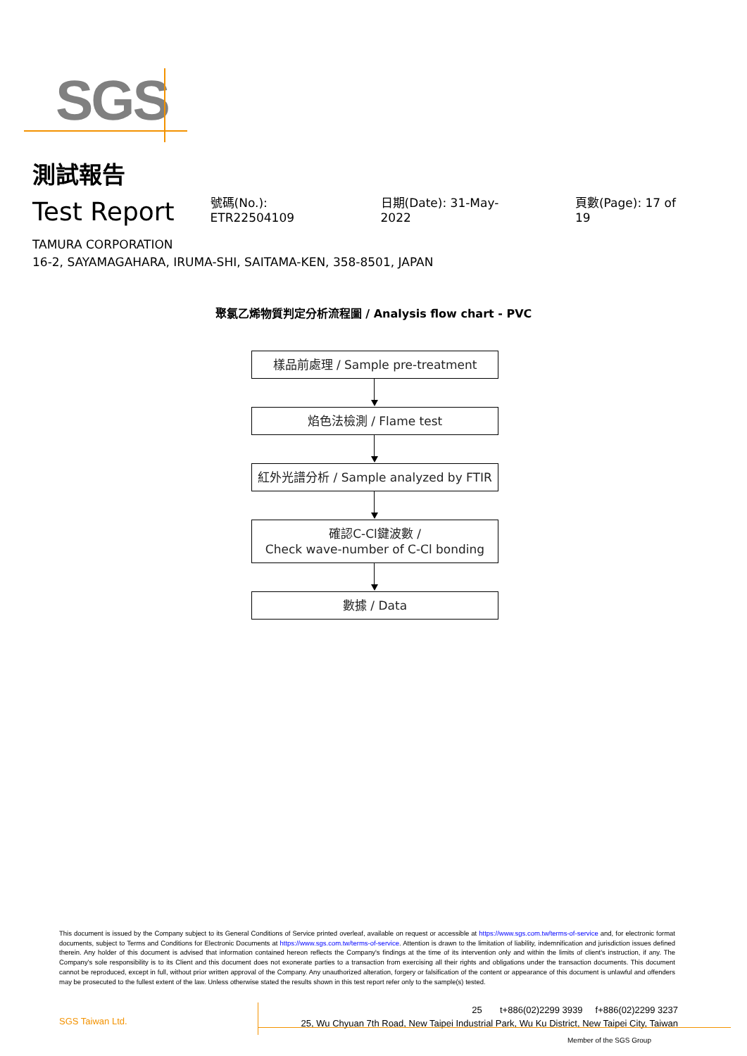SGS
測試報告
Test Report
號碼(No.): ETR22504109
日期(Date): 31-May-2022
頁數(Page): 17 of 19
TAMURA CORPORATION
16-2, SAYAMAGAHARA, IRUMA-SHI, SAITAMA-KEN, 358-8501, JAPAN
聚氯乙烯物質判定分析流程圖 / Analysis flow chart - PVC
樣品前處理 / Sample pre-treatment
焰色法檢測 / Flame test
紅外光譜分析 / Sample analyzed by FTIR
確認C-Cl鍵波數 /
Check wave-number of C-Cl bonding
數據 / Data
This document is issued by the Company subject to its General Conditions of Service printed overleaf, available on request or accessible at https://www.sgs.com.tw/terms-of-service and, for electronic format documents, subject to Terms and Conditions for Electronic Documents at https://www.sgs.com.tw/terms-of-service. Attention is drawn to the limitation of liability, indemnification and jurisdiction issues defined therein. Any holder of this document is advised that information contained hereon reflects the Company's findings at the time of its intervention only and within the limits of client's instruction, if any. The Company's sole responsibility is to its Client and this document does not exonerate parties to a transaction from exercising all their rights and obligations under the transaction documents. This document cannot be reproduced, except in full, without prior written approval of the Company. Any unauthorized alteration, forgery or falsification of the content or appearance of this document is unlawful and offenders may be prosecuted to the fullest extent of the law. Unless otherwise stated the results shown in this test report refer only to the sample(s) tested.
SGS Taiwan Ltd.
25 t+886(02)2299 3939 f+886(02)2299 3237
25, Wu Chyuan 7th Road, New Taipei Industrial Park, Wu Ku District, New Taipei City, Taiwan
Member of the SGS Group